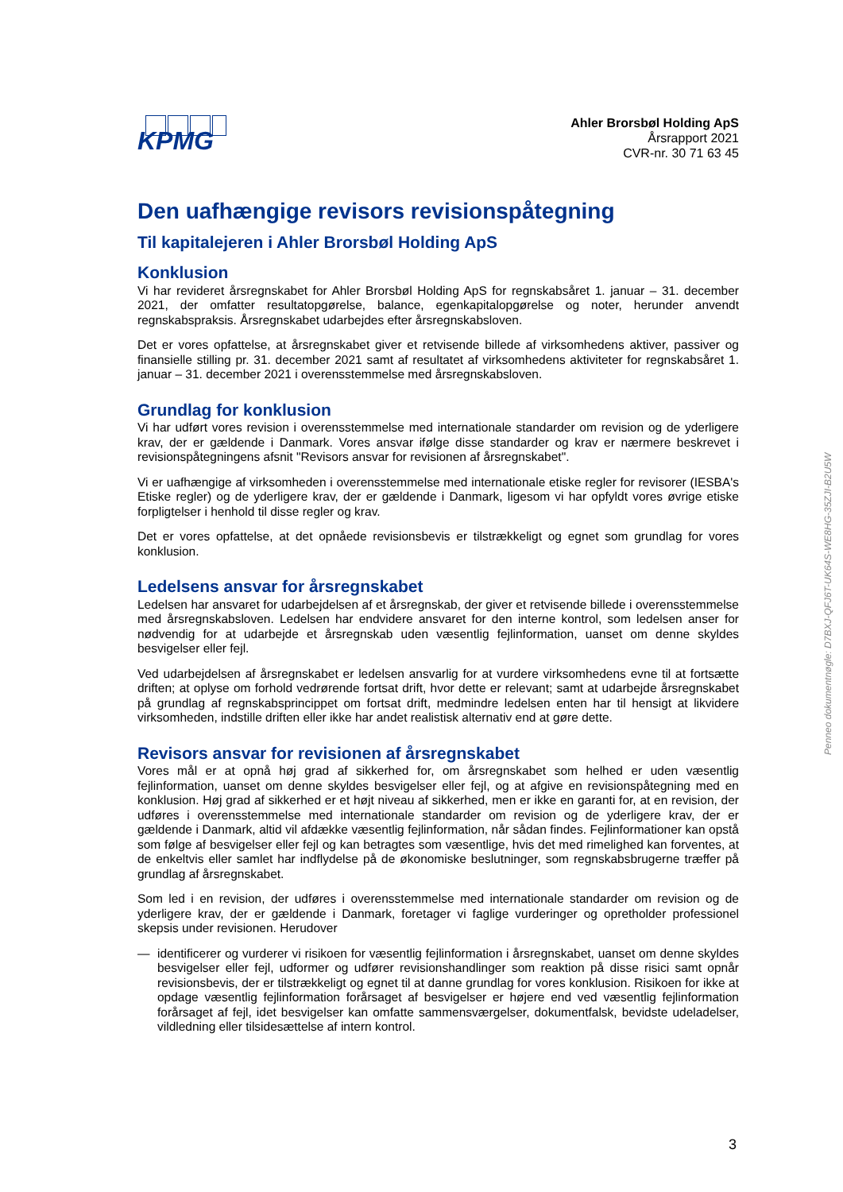KPMG
Ahler Brorsbøl Holding ApS
Årsrapport 2021
CVR-nr. 30 71 63 45
Den uafhængige revisors revisionspåtegning
Til kapitalejeren i Ahler Brorsbøl Holding ApS
Konklusion
Vi har revideret årsregnskabet for Ahler Brorsbøl Holding ApS for regnskabsåret 1. januar – 31. december 2021, der omfatter resultatopgørelse, balance, egenkapitalopgørelse og noter, herunder anvendt regnskabspraksis. Årsregnskabet udarbejdes efter årsregnskabsloven.
Det er vores opfattelse, at årsregnskabet giver et retvisende billede af virksomhedens aktiver, passiver og finansielle stilling pr. 31. december 2021 samt af resultatet af virksomhedens aktiviteter for regnskabsåret 1. januar – 31. december 2021 i overensstemmelse med årsregnskabsloven.
Grundlag for konklusion
Vi har udført vores revision i overensstemmelse med internationale standarder om revision og de yderligere krav, der er gældende i Danmark. Vores ansvar ifølge disse standarder og krav er nærmere beskrevet i revisionspåtegningens afsnit "Revisors ansvar for revisionen af årsregnskabet".
Vi er uafhængige af virksomheden i overensstemmelse med internationale etiske regler for revisorer (IESBA's Etiske regler) og de yderligere krav, der er gældende i Danmark, ligesom vi har opfyldt vores øvrige etiske forpligtelser i henhold til disse regler og krav.
Det er vores opfattelse, at det opnåede revisionsbevis er tilstrækkeligt og egnet som grundlag for vores konklusion.
Ledelsens ansvar for årsregnskabet
Ledelsen har ansvaret for udarbejdelsen af et årsregnskab, der giver et retvisende billede i overensstemmelse med årsregnskabsloven. Ledelsen har endvidere ansvaret for den interne kontrol, som ledelsen anser for nødvendig for at udarbejde et årsregnskab uden væsentlig fejlinformation, uanset om denne skyldes besvigelser eller fejl.
Ved udarbejdelsen af årsregnskabet er ledelsen ansvarlig for at vurdere virksomhedens evne til at fortsætte driften; at oplyse om forhold vedrørende fortsat drift, hvor dette er relevant; samt at udarbejde årsregnskabet på grundlag af regnskabsprincippet om fortsat drift, medmindre ledelsen enten har til hensigt at likvidere virksomheden, indstille driften eller ikke har andet realistisk alternativ end at gøre dette.
Revisors ansvar for revisionen af årsregnskabet
Vores mål er at opnå høj grad af sikkerhed for, om årsregnskabet som helhed er uden væsentlig fejlinformation, uanset om denne skyldes besvigelser eller fejl, og at afgive en revisionspåtegning med en konklusion. Høj grad af sikkerhed er et højt niveau af sikkerhed, men er ikke en garanti for, at en revision, der udføres i overensstemmelse med internationale standarder om revision og de yderligere krav, der er gældende i Danmark, altid vil afdække væsentlig fejlinformation, når sådan findes. Fejlinformationer kan opstå som følge af besvigelser eller fejl og kan betragtes som væsentlige, hvis det med rimelighed kan forventes, at de enkeltvis eller samlet har indflydelse på de økonomiske beslutninger, som regnskabsbrugerne træffer på grundlag af årsregnskabet.
Som led i en revision, der udføres i overensstemmelse med internationale standarder om revision og de yderligere krav, der er gældende i Danmark, foretager vi faglige vurderinger og opretholder professionel skepsis under revisionen. Herudover
— identificerer og vurderer vi risikoen for væsentlig fejlinformation i årsregnskabet, uanset om denne skyldes besvigelser eller fejl, udformer og udfører revisionshandlinger som reaktion på disse risici samt opnår revisionsbevis, der er tilstrækkeligt og egnet til at danne grundlag for vores konklusion. Risikoen for ikke at opdage væsentlig fejlinformation forårsaget af besvigelser er højere end ved væsentlig fejlinformation forårsaget af fejl, idet besvigelser kan omfatte sammensværgelser, dokumentfalsk, bevidste udeladelser, vildledning eller tilsidesættelse af intern kontrol.
Penneo dokumentnøgle: D7BXJ-QFJ6T-UK64S-WE8HG-35ZJI-B2U5W
3